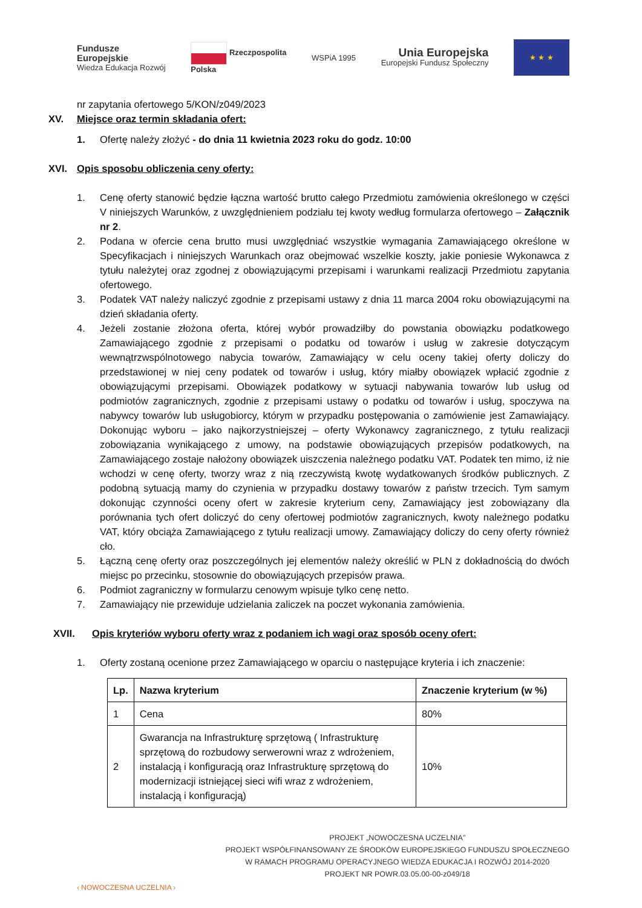Fundusze
Europejskie
Wiedza Edukacja Rozwój
Rzeczpospolita
Polska
WSPiA 1995
Unia Europejska
Europejski Fundusz Społeczny
★ ★ ★
nr zapytania ofertowego 5/KON/z049/2023
XV. Miejsce oraz termin składania ofert:
1. Ofertę należy złożyć - do dnia 11 kwietnia 2023 roku do godz. 10:00
XVI. Opis sposobu obliczenia ceny oferty:
1. Cenę oferty stanowić będzie łączna wartość brutto całego Przedmiotu zamówienia określonego w części V niniejszych Warunków, z uwzględnieniem podziału tej kwoty według formularza ofertowego – Załącznik nr 2.
2. Podana w ofercie cena brutto musi uwzględniać wszystkie wymagania Zamawiającego określone w Specyfikacjach i niniejszych Warunkach oraz obejmować wszelkie koszty, jakie poniesie Wykonawca z tytułu należytej oraz zgodnej z obowiązującymi przepisami i warunkami realizacji Przedmiotu zapytania ofertowego.
3. Podatek VAT należy naliczyć zgodnie z przepisami ustawy z dnia 11 marca 2004 roku obowiązującymi na dzień składania oferty.
4. Jeżeli zostanie złożona oferta, której wybór prowadziłby do powstania obowiązku podatkowego Zamawiającego zgodnie z przepisami o podatku od towarów i usług w zakresie dotyczącym wewnątrzwspólnotowego nabycia towarów, Zamawiający w celu oceny takiej oferty doliczy do przedstawionej w niej ceny podatek od towarów i usług, który miałby obowiązek wpłacić zgodnie z obowiązującymi przepisami. Obowiązek podatkowy w sytuacji nabywania towarów lub usług od podmiotów zagranicznych, zgodnie z przepisami ustawy o podatku od towarów i usług, spoczywa na nabywcy towarów lub usługobiorcy, którym w przypadku postępowania o zamówienie jest Zamawiający. Dokonując wyboru – jako najkorzystniejszej – oferty Wykonawcy zagranicznego, z tytułu realizacji zobowiązania wynikającego z umowy, na podstawie obowiązujących przepisów podatkowych, na Zamawiającego zostaje nałożony obowiązek uiszczenia należnego podatku VAT. Podatek ten mimo, iż nie wchodzi w cenę oferty, tworzy wraz z nią rzeczywistą kwotę wydatkowanych środków publicznych. Z podobną sytuacją mamy do czynienia w przypadku dostawy towarów z państw trzecich. Tym samym dokonując czynności oceny ofert w zakresie kryterium ceny, Zamawiający jest zobowiązany dla porównania tych ofert doliczyć do ceny ofertowej podmiotów zagranicznych, kwoty należnego podatku VAT, który obciąża Zamawiającego z tytułu realizacji umowy. Zamawiający doliczy do ceny oferty również cło.
5. Łączną cenę oferty oraz poszczególnych jej elementów należy określić w PLN z dokładnością do dwóch miejsc po przecinku, stosownie do obowiązujących przepisów prawa.
6. Podmiot zagraniczny w formularzu cenowym wpisuje tylko cenę netto.
7. Zamawiający nie przewiduje udzielania zaliczek na poczet wykonania zamówienia.
XVII. Opis kryteriów wyboru oferty wraz z podaniem ich wagi oraz sposób oceny ofert:
1. Oferty zostaną ocenione przez Zamawiającego w oparciu o następujące kryteria i ich znaczenie:
| Lp. | Nazwa kryterium | Znaczenie kryterium (w %) |
| --- | --- | --- |
| 1 | Cena | 80% |
| 2 | Gwarancja na Infrastrukturę sprzętową ( Infrastrukturę sprzętową do rozbudowy serwerowni wraz z wdrożeniem, instalacją i konfiguracją oraz Infrastrukturę sprzętową do modernizacji istniejącej sieci wifi wraz z wdrożeniem, instalacją i konfiguracją) | 10% |
‹ NOWOCZESNA UCZELNIA ›
PROJEKT „NOWOCZESNA UCZELNIA”
PROJEKT WSPÓŁFINANSOWANY ZE ŚRODKÓW EUROPEJSKIEGO FUNDUSZU SPOŁECZNEGO
W RAMACH PROGRAMU OPERACYJNEGO WIEDZA EDUKACJA I ROZWÓJ 2014-2020
PROJEKT NR POWR.03.05.00-00-z049/18